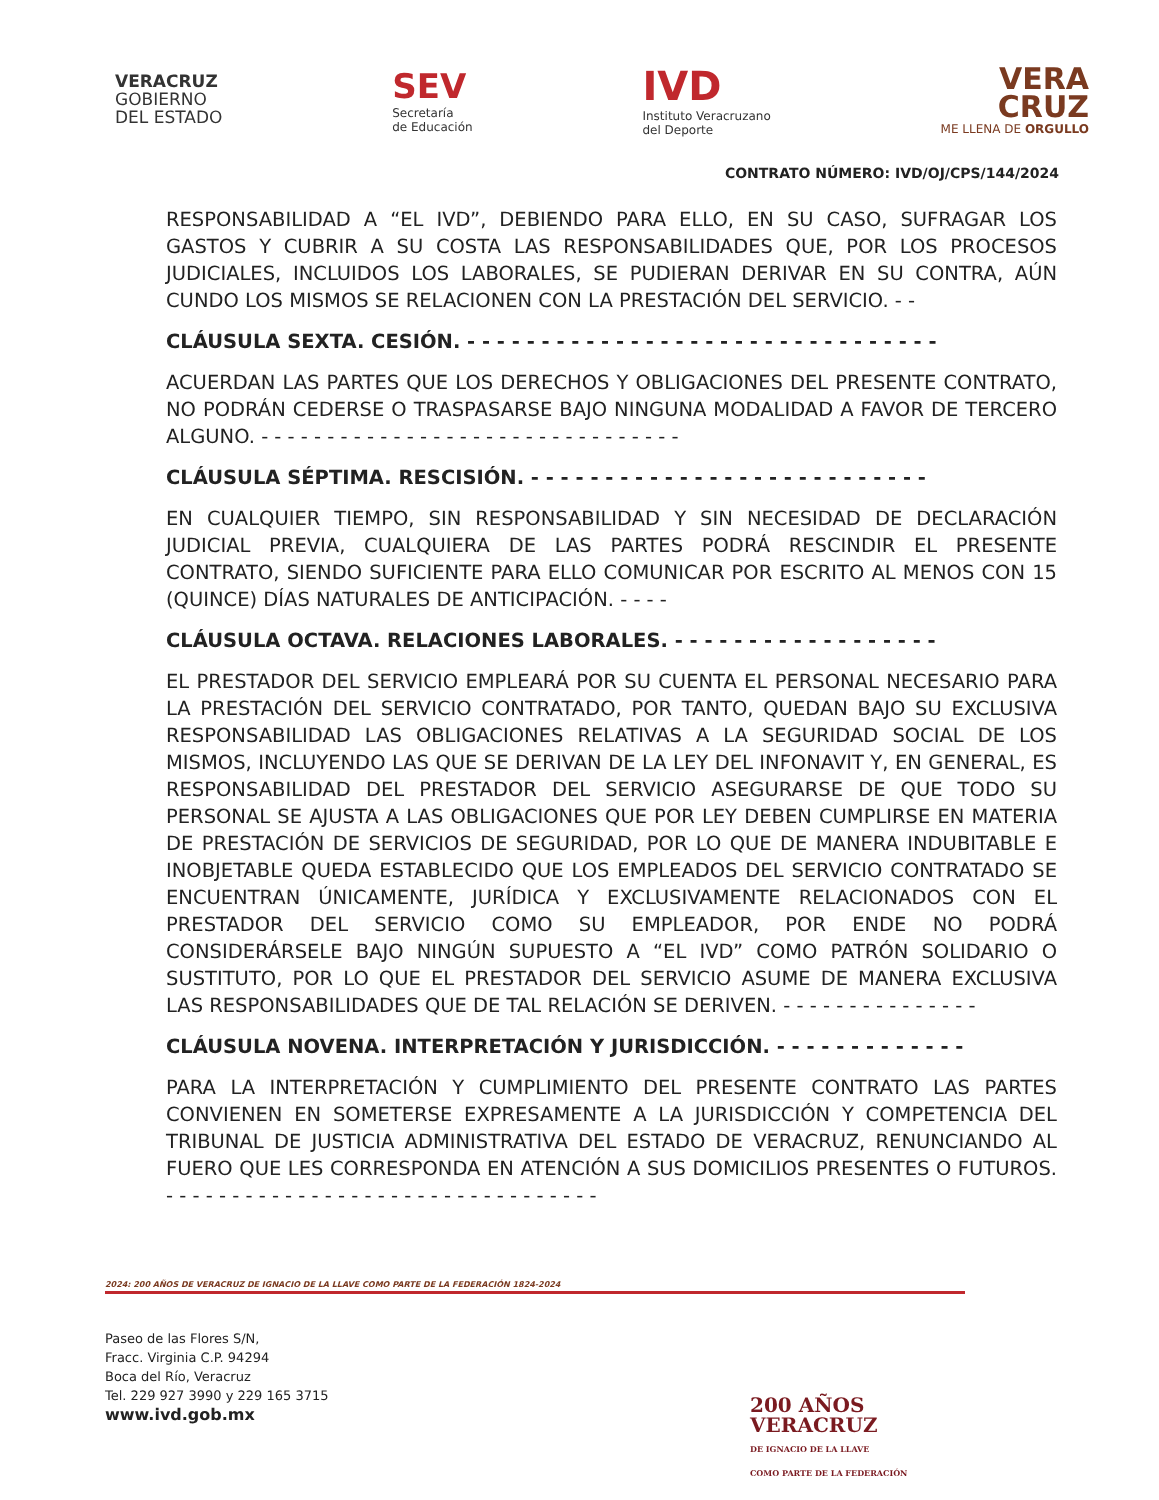VERACRUZ
GOBIERNO
DEL ESTADO
SEV
Secretaría
de Educación
IVD
Instituto Veracruzano
del Deporte
VERA
CRUZ
ME LLENA DE ORGULLO
CONTRATO NÚMERO: IVD/OJ/CPS/144/2024
RESPONSABILIDAD A “EL IVD”, DEBIENDO PARA ELLO, EN SU CASO, SUFRAGAR LOS GASTOS Y CUBRIR A SU COSTA LAS RESPONSABILIDADES QUE, POR LOS PROCESOS JUDICIALES, INCLUIDOS LOS LABORALES, SE PUDIERAN DERIVAR EN SU CONTRA, AÚN CUNDO LOS MISMOS SE RELACIONEN CON LA PRESTACIÓN DEL SERVICIO. - -
CLÁUSULA SEXTA. CESIÓN. - - - - - - - - - - - - - - - - - - - - - - - - - - - - - - - -
ACUERDAN LAS PARTES QUE LOS DERECHOS Y OBLIGACIONES DEL PRESENTE CONTRATO, NO PODRÁN CEDERSE O TRASPASARSE BAJO NINGUNA MODALIDAD A FAVOR DE TERCERO ALGUNO. - - - - - - - - - - - - - - - - - - - - - - - - - - - - - - - -
CLÁUSULA SÉPTIMA. RESCISIÓN. - - - - - - - - - - - - - - - - - - - - - - - - - - -
EN CUALQUIER TIEMPO, SIN RESPONSABILIDAD Y SIN NECESIDAD DE DECLARACIÓN JUDICIAL PREVIA, CUALQUIERA DE LAS PARTES PODRÁ RESCINDIR EL PRESENTE CONTRATO, SIENDO SUFICIENTE PARA ELLO COMUNICAR POR ESCRITO AL MENOS CON 15 (QUINCE) DÍAS NATURALES DE ANTICIPACIÓN. - - - -
CLÁUSULA OCTAVA. RELACIONES LABORALES. - - - - - - - - - - - - - - - - - -
EL PRESTADOR DEL SERVICIO EMPLEARÁ POR SU CUENTA EL PERSONAL NECESARIO PARA LA PRESTACIÓN DEL SERVICIO CONTRATADO, POR TANTO, QUEDAN BAJO SU EXCLUSIVA RESPONSABILIDAD LAS OBLIGACIONES RELATIVAS A LA SEGURIDAD SOCIAL DE LOS MISMOS, INCLUYENDO LAS QUE SE DERIVAN DE LA LEY DEL INFONAVIT Y, EN GENERAL, ES RESPONSABILIDAD DEL PRESTADOR DEL SERVICIO ASEGURARSE DE QUE TODO SU PERSONAL SE AJUSTA A LAS OBLIGACIONES QUE POR LEY DEBEN CUMPLIRSE EN MATERIA DE PRESTACIÓN DE SERVICIOS DE SEGURIDAD, POR LO QUE DE MANERA INDUBITABLE E INOBJETABLE QUEDA ESTABLECIDO QUE LOS EMPLEADOS DEL SERVICIO CONTRATADO SE ENCUENTRAN ÚNICAMENTE, JURÍDICA Y EXCLUSIVAMENTE RELACIONADOS CON EL PRESTADOR DEL SERVICIO COMO SU EMPLEADOR, POR ENDE NO PODRÁ CONSIDERÁRSELE BAJO NINGÚN SUPUESTO A “EL IVD” COMO PATRÓN SOLIDARIO O SUSTITUTO, POR LO QUE EL PRESTADOR DEL SERVICIO ASUME DE MANERA EXCLUSIVA LAS RESPONSABILIDADES QUE DE TAL RELACIÓN SE DERIVEN. - - - - - - - - - - - - - - -
CLÁUSULA NOVENA. INTERPRETACIÓN Y JURISDICCIÓN. - - - - - - - - - - - - -
PARA LA INTERPRETACIÓN Y CUMPLIMIENTO DEL PRESENTE CONTRATO LAS PARTES CONVIENEN EN SOMETERSE EXPRESAMENTE A LA JURISDICCIÓN Y COMPETENCIA DEL TRIBUNAL DE JUSTICIA ADMINISTRATIVA DEL ESTADO DE VERACRUZ, RENUNCIANDO AL FUERO QUE LES CORRESPONDA EN ATENCIÓN A SUS DOMICILIOS PRESENTES O FUTUROS. - - - - - - - - - - - - - - - - - - - - - - - - - - - - - - - - -
2024: 200 AÑOS DE VERACRUZ DE IGNACIO DE LA LLAVE COMO PARTE DE LA FEDERACIÓN 1824-2024
Paseo de las Flores S/N,
Fracc. Virginia C.P. 94294
Boca del Río, Veracruz
Tel. 229 927 3990 y 229 165 3715
www.ivd.gob.mx
200 AÑOS
VERACRUZ
DE IGNACIO DE LA LLAVE
COMO PARTE DE LA FEDERACIÓN